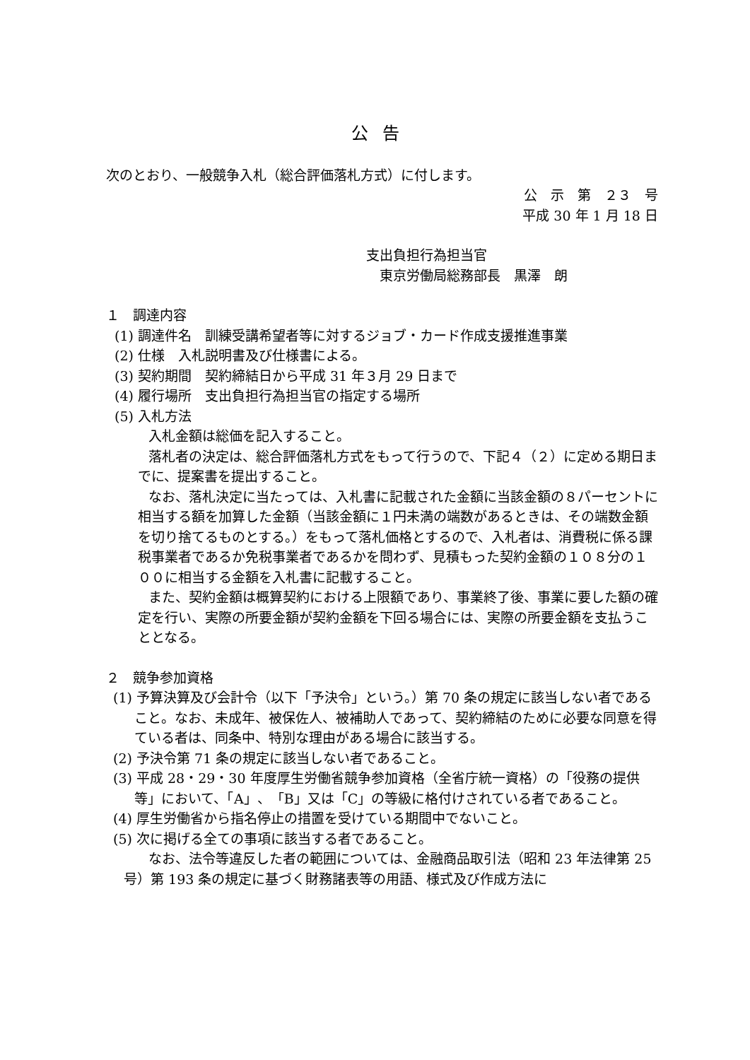公告
次のとおり、一般競争入札（総合評価落札方式）に付します。
公　示　第　２３　号
平成 30 年 1 月 18 日
支出負担行為担当官
　東京労働局総務部長　黒澤　朗
１　調達内容
(1) 調達件名　訓練受講希望者等に対するジョブ・カード作成支援推進事業
(2) 仕様　入札説明書及び仕様書による。
(3) 契約期間　契約締結日から平成 31 年３月 29 日まで
(4) 履行場所　支出負担行為担当官の指定する場所
(5) 入札方法
入札金額は総価を記入すること。
落札者の決定は、総合評価落札方式をもって行うので、下記４（２）に定める期日までに、提案書を提出すること。
なお、落札決定に当たっては、入札書に記載された金額に当該金額の８パーセントに相当する額を加算した金額（当該金額に１円未満の端数があるときは、その端数金額を切り捨てるものとする。）をもって落札価格とするので、入札者は、消費税に係る課税事業者であるか免税事業者であるかを問わず、見積もった契約金額の１０８分の１００に相当する金額を入札書に記載すること。
また、契約金額は概算契約における上限額であり、事業終了後、事業に要した額の確定を行い、実際の所要金額が契約金額を下回る場合には、実際の所要金額を支払うこととなる。
２　競争参加資格
(1) 予算決算及び会計令（以下「予決令」という。）第 70 条の規定に該当しない者であること。なお、未成年、被保佐人、被補助人であって、契約締結のために必要な同意を得ている者は、同条中、特別な理由がある場合に該当する。
(2) 予決令第 71 条の規定に該当しない者であること。
(3) 平成 28・29・30 年度厚生労働省競争参加資格（全省庁統一資格）の「役務の提供等」において、「A」、「B」又は「C」の等級に格付けされている者であること。
(4) 厚生労働省から指名停止の措置を受けている期間中でないこと。
(5) 次に掲げる全ての事項に該当する者であること。
なお、法令等違反した者の範囲については、金融商品取引法（昭和 23 年法律第 25 号）第 193 条の規定に基づく財務諸表等の用語、様式及び作成方法に